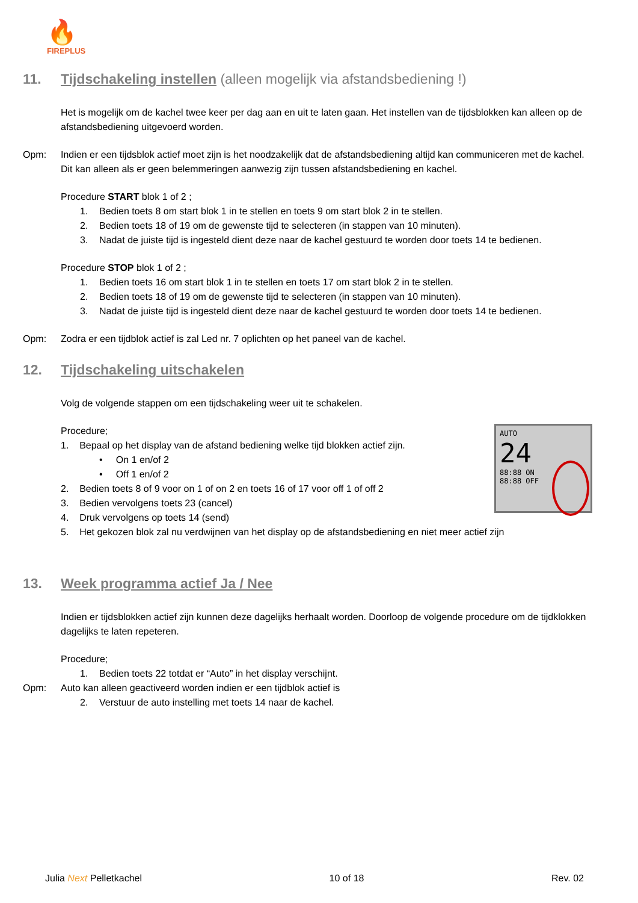🔥
FIREPLUS
11. Tijdschakeling instellen (alleen mogelijk via afstandsbediening !)
Het is mogelijk om de kachel twee keer per dag aan en uit te laten gaan. Het instellen van de tijdsblokken kan alleen op de afstandsbediening uitgevoerd worden.
Opm: Indien er een tijdsblok actief moet zijn is het noodzakelijk dat de afstandsbediening altijd kan communiceren met de kachel. Dit kan alleen als er geen belemmeringen aanwezig zijn tussen afstandsbediening en kachel.
Procedure START blok 1 of 2 ;
1. Bedien toets 8 om start blok 1 in te stellen en toets 9 om start blok 2 in te stellen.
2. Bedien toets 18 of 19 om de gewenste tijd te selecteren (in stappen van 10 minuten).
3. Nadat de juiste tijd is ingesteld dient deze naar de kachel gestuurd te worden door toets 14 te bedienen.
Procedure STOP blok 1 of 2 ;
1. Bedien toets 16 om start blok 1 in te stellen en toets 17 om start blok 2 in te stellen.
2. Bedien toets 18 of 19 om de gewenste tijd te selecteren (in stappen van 10 minuten).
3. Nadat de juiste tijd is ingesteld dient deze naar de kachel gestuurd te worden door toets 14 te bedienen.
Opm: Zodra er een tijdblok actief is zal Led nr. 7 oplichten op het paneel van de kachel.
12. Tijdschakeling uitschakelen
Volg de volgende stappen om een tijdschakeling weer uit te schakelen.
AUTO
24
88:88 ON
88:88 OFF
Procedure;
1. Bepaal op het display van de afstand bediening welke tijd blokken actief zijn.
• On 1 en/of 2
• Off 1 en/of 2
2. Bedien toets 8 of 9 voor on 1 of on 2 en toets 16 of 17 voor off 1 of off 2
3. Bedien vervolgens toets 23 (cancel)
4. Druk vervolgens op toets 14 (send)
5. Het gekozen blok zal nu verdwijnen van het display op de afstandsbediening en niet meer actief zijn
13. Week programma actief Ja / Nee
Indien er tijdsblokken actief zijn kunnen deze dagelijks herhaalt worden. Doorloop de volgende procedure om de tijdklokken dagelijks te laten repeteren.
Procedure;
1. Bedien toets 22 totdat er “Auto” in het display verschijnt.
Opm: Auto kan alleen geactiveerd worden indien er een tijdblok actief is
2. Verstuur de auto instelling met toets 14 naar de kachel.
Julia Next Pelletkachel 10 of 18 Rev. 02